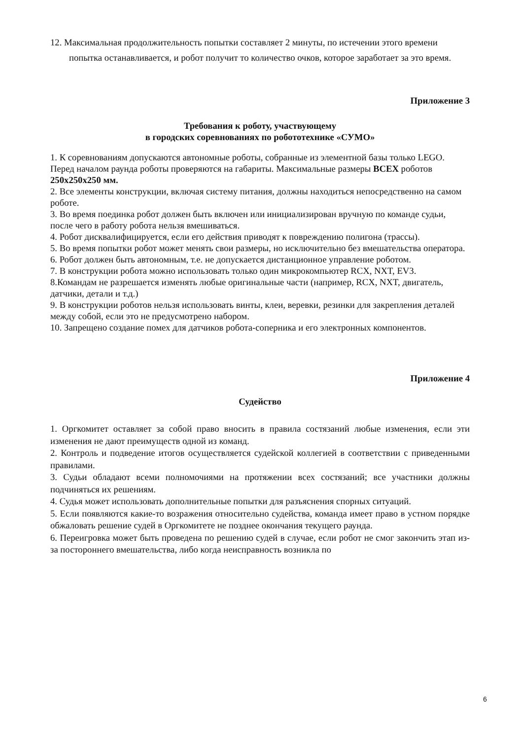12. Максимальная продолжительность попытки составляет 2 минуты, по истечении этого времени
попытка останавливается, и робот получит то количество очков, которое заработает за это время.
Приложение 3
Требования к роботу, участвующему
в городских соревнованиях по робототехнике «СУМО»
1. К соревнованиям допускаются автономные роботы, собранные из элементной базы только LEGO. Перед началом раунда роботы проверяются на габариты. Максимальные размеры ВСЕХ роботов 250x250x250 мм.
2. Все элементы конструкции, включая систему питания, должны находиться непосредственно на самом роботе.
3. Во время поединка робот должен быть включен или инициализирован вручную по команде судьи, после чего в работу робота нельзя вмешиваться.
4. Робот дисквалифицируется, если его действия приводят к повреждению полигона (трассы).
5. Во время попытки робот может менять свои размеры, но исключительно без вмешательства оператора.
6. Робот должен быть автономным, т.е. не допускается дистанционное управление роботом.
7. В конструкции робота можно использовать только один микрокомпьютер RCX, NXT, EV3.
8.Командам не разрешается изменять любые оригинальные части (например, RCX, NXT, двигатель, датчики, детали и т.д.)
9. В конструкции роботов нельзя использовать винты, клеи, веревки, резинки для закрепления деталей между собой, если это не предусмотрено набором.
10. Запрещено создание помех для датчиков робота-соперника и его электронных компонентов.
Приложение 4
Судейство
1. Оргкомитет оставляет за собой право вносить в правила состязаний любые изменения, если эти изменения не дают преимуществ одной из команд.
2. Контроль и подведение итогов осуществляется судейской коллегией в соответствии с приведенными правилами.
3. Судьи обладают всеми полномочиями на протяжении всех состязаний; все участники должны подчиняться их решениям.
4. Судья может использовать дополнительные попытки для разъяснения спорных ситуаций.
5. Если появляются какие-то возражения относительно судейства, команда имеет право в устном порядке обжаловать решение судей в Оргкомитете не позднее окончания текущего раунда.
6. Переигровка может быть проведена по решению судей в случае, если робот не смог закончить этап из-за постороннего вмешательства, либо когда неисправность возникла по
6